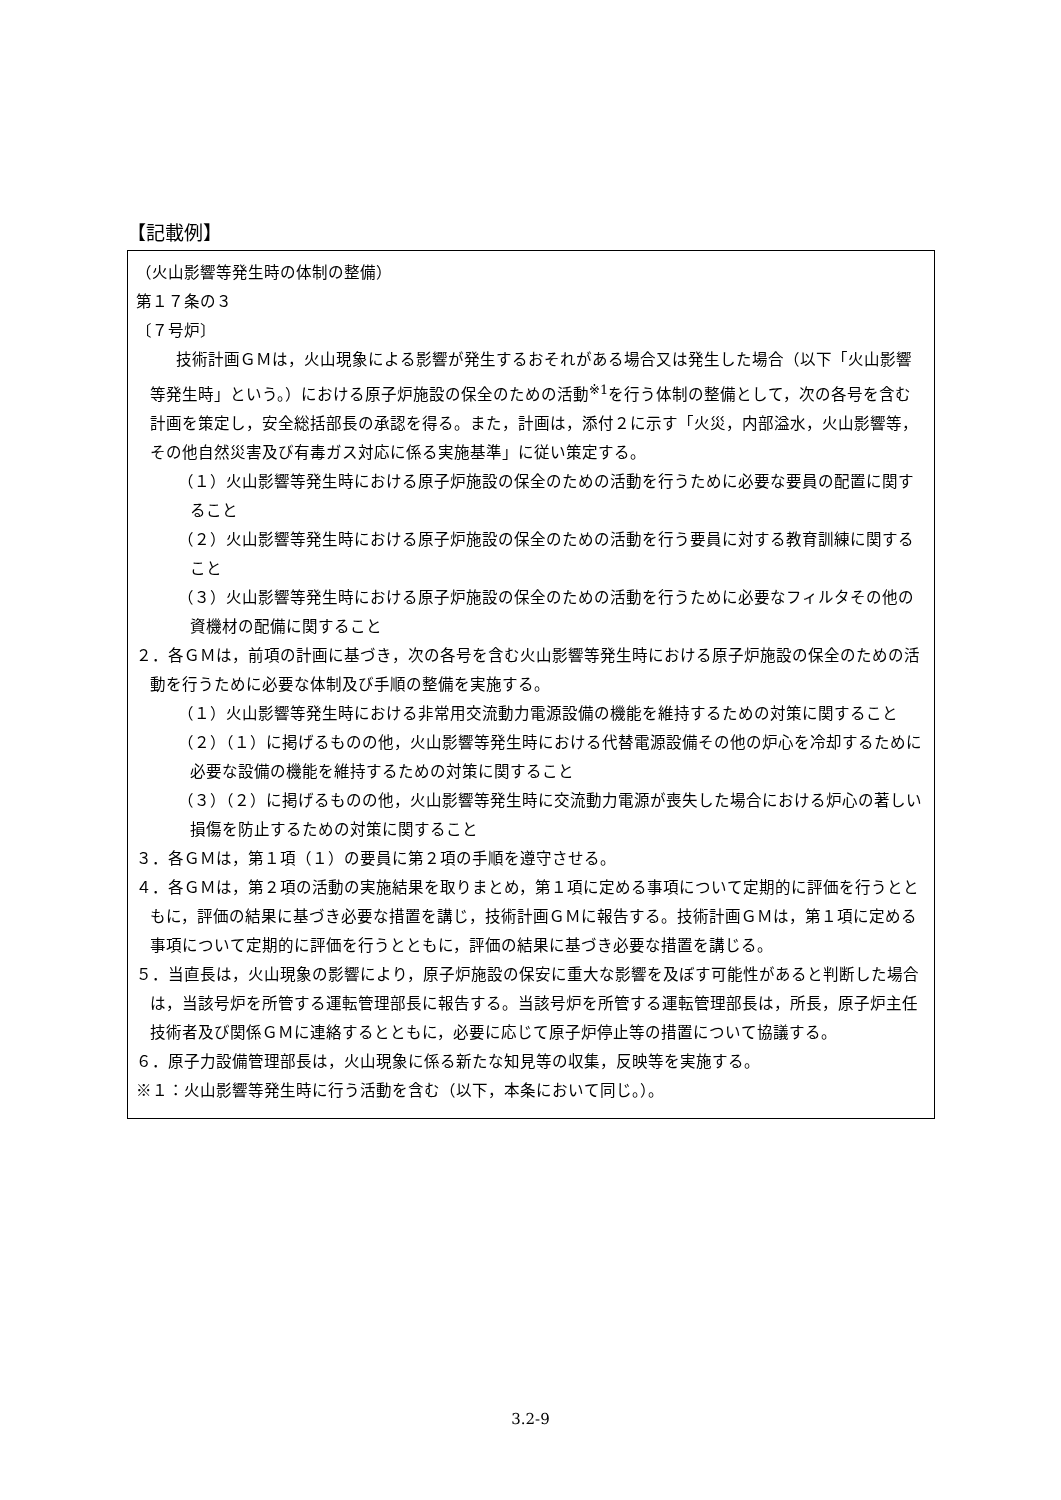【記載例】
（火山影響等発生時の体制の整備）
第１７条の３
〔７号炉〕
技術計画ＧＭは，火山現象による影響が発生するおそれがある場合又は発生した場合（以下「火山影響等発生時」という。）における原子炉施設の保全のための活動<sup>※1</sup>を行う体制の整備として，次の各号を含む計画を策定し，安全総括部長の承認を得る。また，計画は，添付２に示す「火災，内部溢水，火山影響等，その他自然災害及び有毒ガス対応に係る実施基準」に従い策定する。
（１）火山影響等発生時における原子炉施設の保全のための活動を行うために必要な要員の配置に関すること
（２）火山影響等発生時における原子炉施設の保全のための活動を行う要員に対する教育訓練に関すること
（３）火山影響等発生時における原子炉施設の保全のための活動を行うために必要なフィルタその他の資機材の配備に関すること
２．各ＧＭは，前項の計画に基づき，次の各号を含む火山影響等発生時における原子炉施設の保全のための活動を行うために必要な体制及び手順の整備を実施する。
（１）火山影響等発生時における非常用交流動力電源設備の機能を維持するための対策に関すること
（２）（１）に掲げるものの他，火山影響等発生時における代替電源設備その他の炉心を冷却するために必要な設備の機能を維持するための対策に関すること
（３）（２）に掲げるものの他，火山影響等発生時に交流動力電源が喪失した場合における炉心の著しい損傷を防止するための対策に関すること
３．各ＧＭは，第１項（１）の要員に第２項の手順を遵守させる。
４．各ＧＭは，第２項の活動の実施結果を取りまとめ，第１項に定める事項について定期的に評価を行うとともに，評価の結果に基づき必要な措置を講じ，技術計画ＧＭに報告する。技術計画ＧＭは，第１項に定める事項について定期的に評価を行うとともに，評価の結果に基づき必要な措置を講じる。
５．当直長は，火山現象の影響により，原子炉施設の保安に重大な影響を及ぼす可能性があると判断した場合は，当該号炉を所管する運転管理部長に報告する。当該号炉を所管する運転管理部長は，所長，原子炉主任技術者及び関係ＧＭに連絡するとともに，必要に応じて原子炉停止等の措置について協議する。
６．原子力設備管理部長は，火山現象に係る新たな知見等の収集，反映等を実施する。
※１：火山影響等発生時に行う活動を含む（以下，本条において同じ。）。
3.2-9